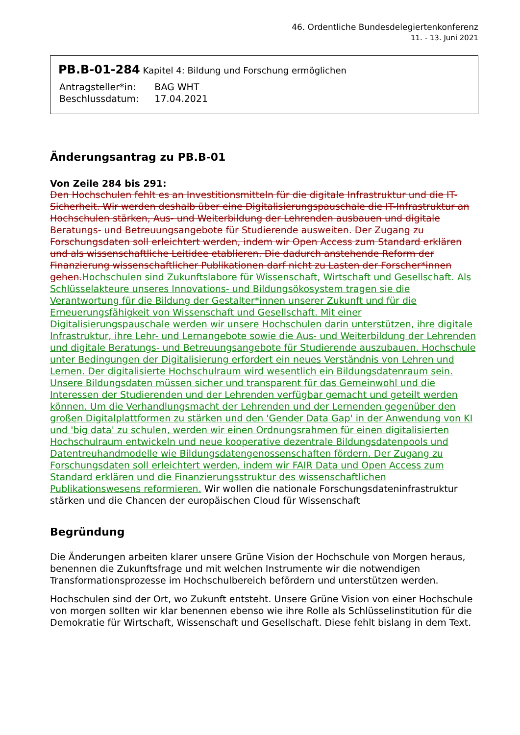46. Ordentliche Bundesdelegiertenkonferenz
11. - 13. Juni 2021
PB.B-01-284 Kapitel 4: Bildung und Forschung ermöglichen
| Antragsteller*in: | BAG WHT |
| Beschlussdatum: | 17.04.2021 |
Änderungsantrag zu PB.B-01
Von Zeile 284 bis 291:
Den Hochschulen fehlt es an Investitionsmitteln für die digitale Infrastruktur und die IT-Sicherheit. Wir werden deshalb über eine Digitalisierungspauschale die IT-Infrastruktur an Hochschulen stärken, Aus- und Weiterbildung der Lehrenden ausbauen und digitale Beratungs- und Betreuungsangebote für Studierende ausweiten. Der Zugang zu Forschungsdaten soll erleichtert werden, indem wir Open Access zum Standard erklären und als wissenschaftliche Leitidee etablieren. Die dadurch anstehende Reform der Finanzierung wissenschaftlicher Publikationen darf nicht zu Lasten der Forscher*innen gehen.Hochschulen sind Zukunftslabore für Wissenschaft, Wirtschaft und Gesellschaft. Als Schlüsselakteure unseres Innovations- und Bildungsökosystem tragen sie die Verantwortung für die Bildung der Gestalter*innen unserer Zukunft und für die Erneuerungsfähigkeit von Wissenschaft und Gesellschaft. Mit einer Digitalisierungspauschale werden wir unsere Hochschulen darin unterstützen, ihre digitale Infrastruktur, ihre Lehr- und Lernangebote sowie die Aus- und Weiterbildung der Lehrenden und digitale Beratungs- und Betreuungsangebote für Studierende auszubauen. Hochschule unter Bedingungen der Digitalisierung erfordert ein neues Verständnis von Lehren und Lernen. Der digitalisierte Hochschulraum wird wesentlich ein Bildungsdatenraum sein. Unsere Bildungsdaten müssen sicher und transparent für das Gemeinwohl und die Interessen der Studierenden und der Lehrenden verfügbar gemacht und geteilt werden können. Um die Verhandlungsmacht der Lehrenden und der Lernenden gegenüber den großen Digitalplattformen zu stärken und den 'Gender Data Gap' in der Anwendung von KI und 'big data' zu schulen, werden wir einen Ordnungsrahmen für einen digitalisierten Hochschulraum entwickeln und neue kooperative dezentrale Bildungsdatenpools und Datentreuhandmodelle wie Bildungsdatengenossenschaften fördern. Der Zugang zu Forschungsdaten soll erleichtert werden, indem wir FAIR Data und Open Access zum Standard erklären und die Finanzierungsstruktur des wissenschaftlichen Publikationswesens reformieren. Wir wollen die nationale Forschungsdateninfrastruktur stärken und die Chancen der europäischen Cloud für Wissenschaft
Begründung
Die Änderungen arbeiten klarer unsere Grüne Vision der Hochschule von Morgen heraus, benennen die Zukunftsfrage und mit welchen Instrumente wir die notwendigen Transformationsprozesse im Hochschulbereich befördern und unterstützen werden.
Hochschulen sind der Ort, wo Zukunft entsteht. Unsere Grüne Vision von einer Hochschule von morgen sollten wir klar benennen ebenso wie ihre Rolle als Schlüsselinstitution für die Demokratie für Wirtschaft, Wissenschaft und Gesellschaft. Diese fehlt bislang in dem Text.